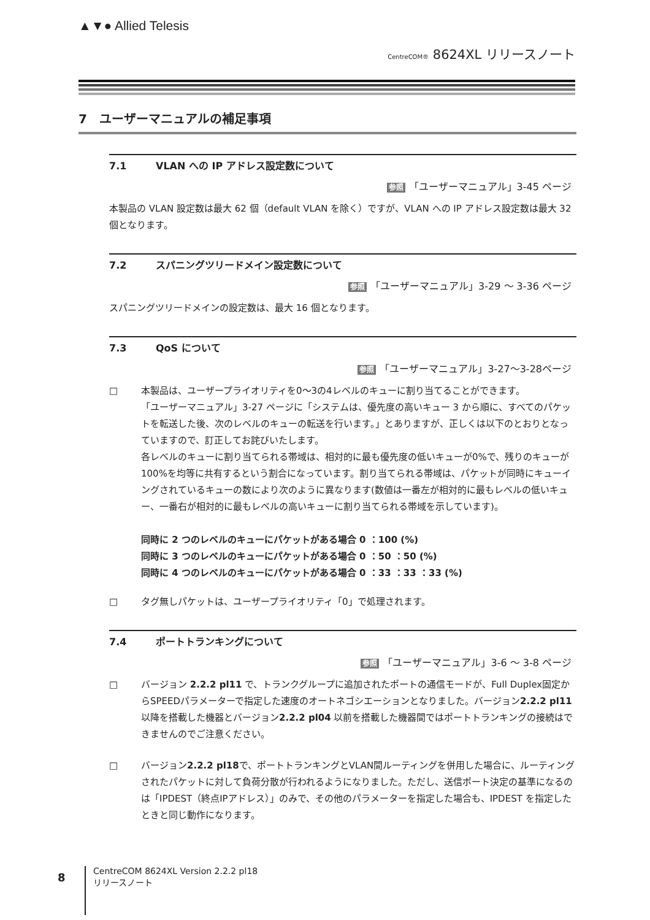▲▼● Allied Telesis
CentreCOM® 8624XL リリースノート
7　ユーザーマニュアルの補足事項
7.1 VLAN への IP アドレス設定数について
参照 「ユーザーマニュアル」3-45 ページ
本製品の VLAN 設定数は最大 62 個（default VLAN を除く）ですが、VLAN への IP アドレス設定数は最大 32 個となります。
7.2 スパニングツリードメイン設定数について
参照 「ユーザーマニュアル」3-29 ～ 3-36 ページ
スパニングツリードメインの設定数は、最大 16 個となります。
7.3 QoS について
参照 「ユーザーマニュアル」3-27～3-28ページ
□ 本製品は、ユーザープライオリティを0～3の4レベルのキューに割り当てることができます。
「ユーザーマニュアル」3-27 ページに「システムは、優先度の高いキュー 3 から順に、すべてのパケットを転送した後、次のレベルのキューの転送を行います。」とありますが、正しくは以下のとおりとなっていますので、訂正してお詫びいたします。
各レベルのキューに割り当てられる帯域は、相対的に最も優先度の低いキューが0%で、残りのキューが100%を均等に共有するという割合になっています。割り当てられる帯域は、パケットが同時にキューイングされているキューの数により次のように異なります(数値は一番左が相対的に最もレベルの低いキュー、一番右が相対的に最もレベルの高いキューに割り当てられる帯域を示しています)。
同時に 2 つのレベルのキューにパケットがある場合 0 ：100 (%)
同時に 3 つのレベルのキューにパケットがある場合 0 ：50 ：50 (%)
同時に 4 つのレベルのキューにパケットがある場合 0 ：33 ：33 ：33 (%)
□ タグ無しパケットは、ユーザープライオリティ「0」で処理されます。
7.4 ポートトランキングについて
参照 「ユーザーマニュアル」3-6 ～ 3-8 ページ
□ バージョン 2.2.2 pl11 で、トランクグループに追加されたポートの通信モードが、Full Duplex固定からSPEEDパラメーターで指定した速度のオートネゴシエーションとなりました。バージョン2.2.2 pl11 以降を搭載した機器とバージョン2.2.2 pl04 以前を搭載した機器間ではポートトランキングの接続はできませんのでご注意ください。
□ バージョン2.2.2 pl18で、ポートトランキングとVLAN間ルーティングを併用した場合に、ルーティングされたパケットに対して負荷分散が行われるようになりました。ただし、送信ポート決定の基準になるのは「IPDEST（終点IPアドレス）」のみで、その他のパラメーターを指定した場合も、IPDEST を指定したときと同じ動作になります。
8
CentreCOM 8624XL Version 2.2.2 pl18
リリースノート